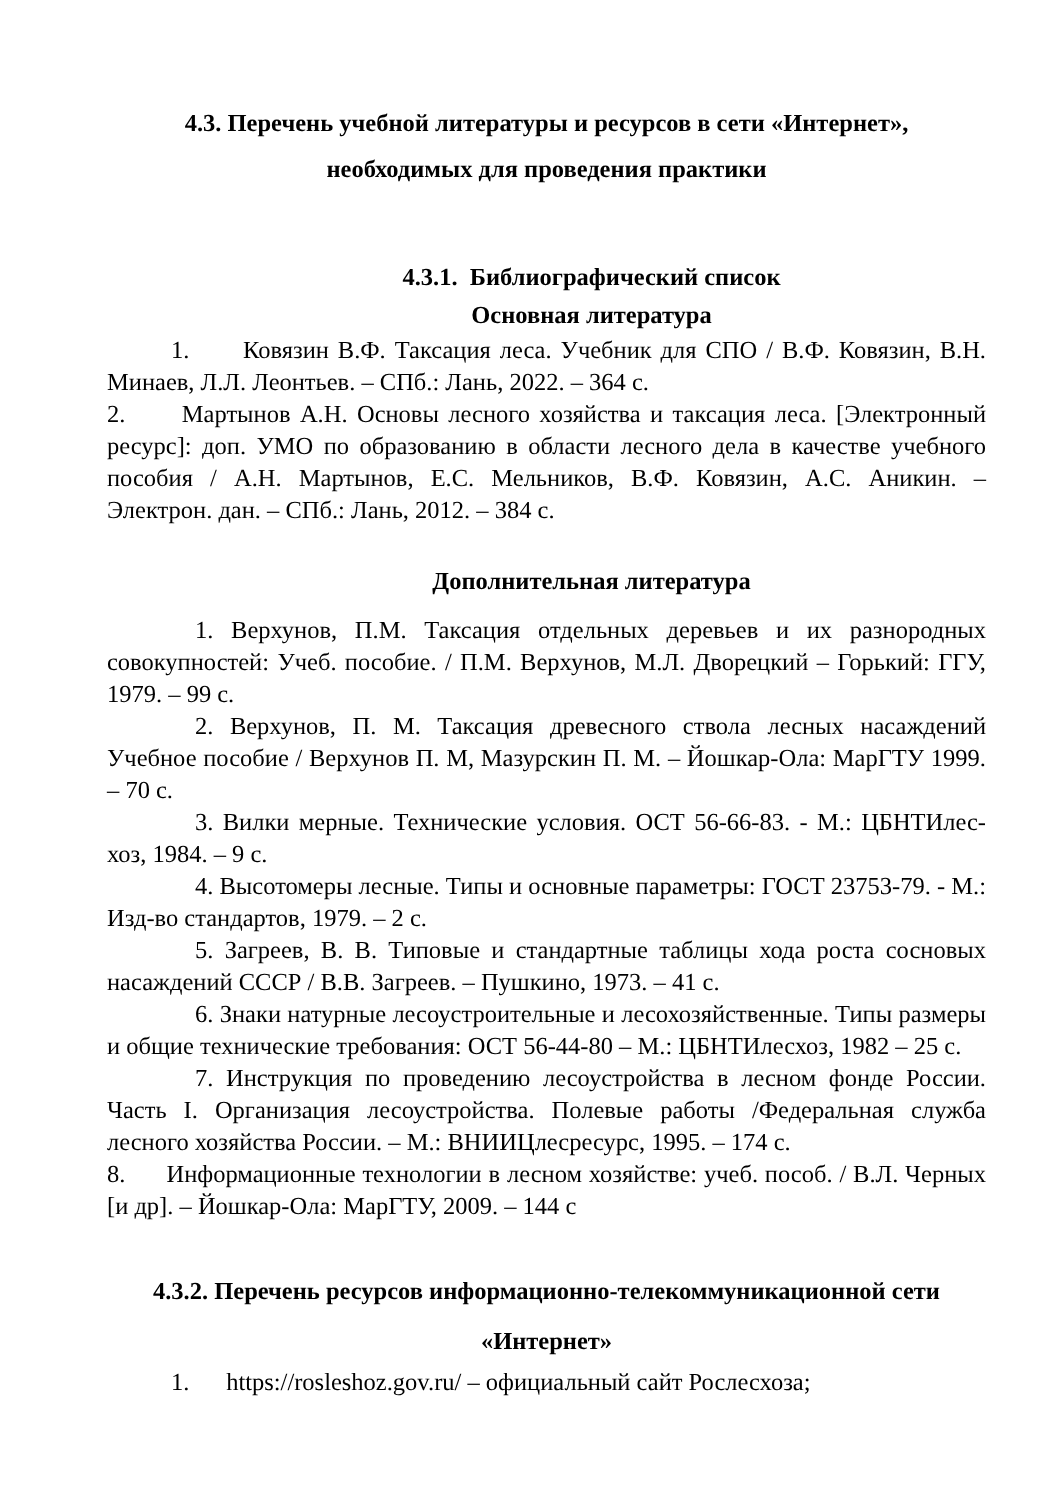4.3. Перечень учебной литературы и ресурсов в сети «Интернет»,
необходимых для проведения практики
4.3.1. Библиографический список
Основная литература
1. Ковязин В.Ф. Таксация леса. Учебник для СПО / В.Ф. Ковязин, В.Н. Минаев, Л.Л. Леонтьев. – СПб.: Лань, 2022. – 364 с.
2. Мартынов А.Н. Основы лесного хозяйства и таксация леса. [Электронный ресурс]: доп. УМО по образованию в области лесного дела в качестве учебного пособия / А.Н. Мартынов, Е.С. Мельников, В.Ф. Ковязин, А.С. Аникин. – Электрон. дан. – СПб.: Лань, 2012. – 384 с.
Дополнительная литература
1. Верхунов, П.М. Таксация отдельных деревьев и их разнородных совокупностей: Учеб. пособие. / П.М. Верхунов, М.Л. Дворецкий – Горький: ГГУ, 1979. – 99 с.
2. Верхунов, П. М. Таксация древесного ствола лесных насаждений Учебное пособие / Верхунов П. М, Мазурскин П. М. – Йошкар-Ола: МарГТУ 1999. – 70 с.
3. Вилки мерные. Технические условия. ОСТ 56-66-83. - М.: ЦБНТИлес-хоз, 1984. – 9 с.
4. Высотомеры лесные. Типы и основные параметры: ГОСТ 23753-79. - М.: Изд-во стандартов, 1979. – 2 с.
5. Загреев, В. В. Типовые и стандартные таблицы хода роста сосновых насаждений СССР / В.В. Загреев. – Пушкино, 1973. – 41 с.
6. Знаки натурные лесоустроительные и лесохозяйственные. Типы размеры и общие технические требования: ОСТ 56-44-80 – М.: ЦБНТИлесхоз, 1982 – 25 с.
7. Инструкция по проведению лесоустройства в лесном фонде России. Часть I. Организация лесоустройства. Полевые работы /Федеральная служба лесного хозяйства России. – М.: ВНИИЦлесресурс, 1995. – 174 с.
8. Информационные технологии в лесном хозяйстве: учеб. пособ. / В.Л. Черных [и др]. – Йошкар-Ола: МарГТУ, 2009. – 144 с
4.3.2. Перечень ресурсов информационно-телекоммуникационной сети
«Интернет»
1. https://rosleshoz.gov.ru/ – официальный сайт Рослесхоза;